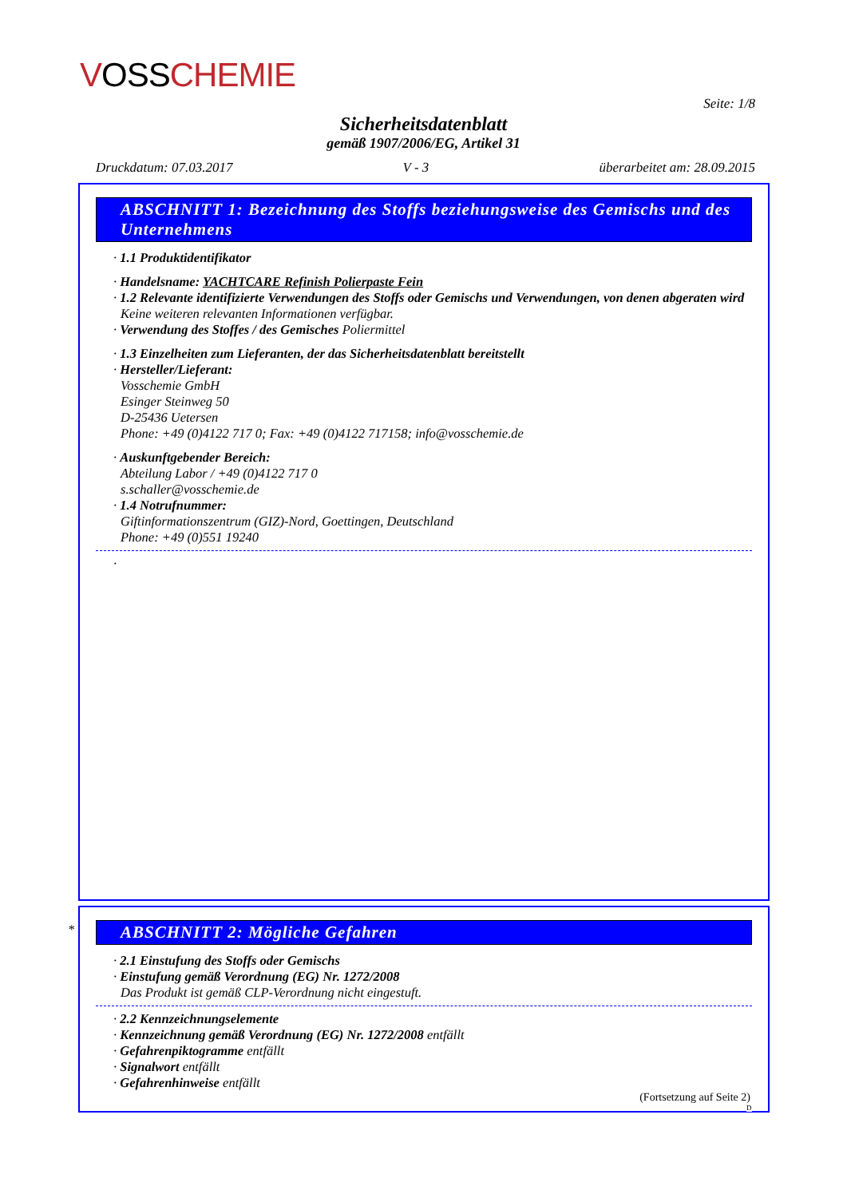VOSSCHEMIE
Seite: 1/8
Sicherheitsdatenblatt
gemäß 1907/2006/EG, Artikel 31
Druckdatum: 07.03.2017 V - 3 überarbeitet am: 28.09.2015
ABSCHNITT 1: Bezeichnung des Stoffs beziehungsweise des Gemischs und des Unternehmens
· 1.1 Produktidentifikator
· Handelsname: YACHTCARE Refinish Polierpaste Fein
· 1.2 Relevante identifizierte Verwendungen des Stoffs oder Gemischs und Verwendungen, von denen abgeraten wird
Keine weiteren relevanten Informationen verfügbar.
· Verwendung des Stoffes / des Gemisches Poliermittel
· 1.3 Einzelheiten zum Lieferanten, der das Sicherheitsdatenblatt bereitstellt
· Hersteller/Lieferant:
Vosschemie GmbH
Esinger Steinweg 50
D-25436 Uetersen
Phone: +49 (0)4122 717 0; Fax: +49 (0)4122 717158; info@vosschemie.de
· Auskunftgebender Bereich:
Abteilung Labor / +49 (0)4122 717 0
s.schaller@vosschemie.de
· 1.4 Notrufnummer:
Giftinformationszentrum (GIZ)-Nord, Goettingen, Deutschland
Phone: +49 (0)551 19240
·
*
ABSCHNITT 2: Mögliche Gefahren
· 2.1 Einstufung des Stoffs oder Gemischs
· Einstufung gemäß Verordnung (EG) Nr. 1272/2008
Das Produkt ist gemäß CLP-Verordnung nicht eingestuft.
· 2.2 Kennzeichnungselemente
· Kennzeichnung gemäß Verordnung (EG) Nr. 1272/2008 entfällt
· Gefahrenpiktogramme entfällt
· Signalwort entfällt
· Gefahrenhinweise entfällt
(Fortsetzung auf Seite 2)
D